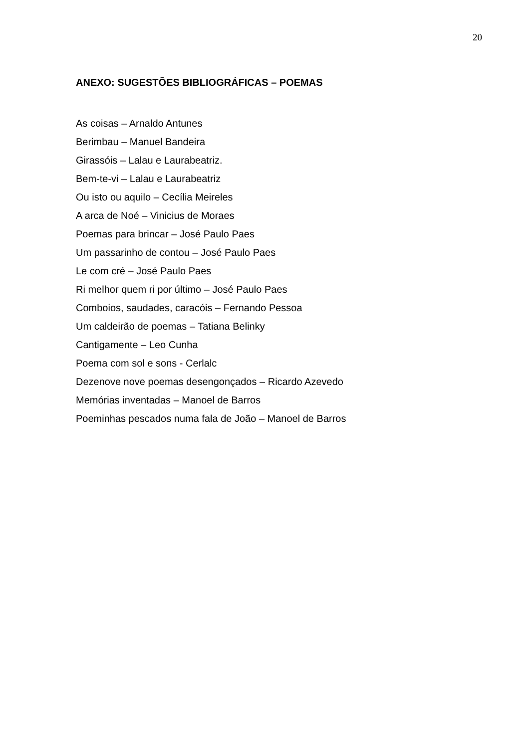20
ANEXO: SUGESTÕES BIBLIOGRÁFICAS – POEMAS
As coisas – Arnaldo Antunes
Berimbau – Manuel Bandeira
Girassóis – Lalau e Laurabeatriz.
Bem-te-vi – Lalau e Laurabeatriz
Ou isto ou aquilo – Cecília Meireles
A arca de Noé – Vinicius de Moraes
Poemas para brincar – José Paulo Paes
Um passarinho de contou – José Paulo Paes
Le com cré – José Paulo Paes
Ri melhor quem ri por último – José Paulo Paes
Comboios, saudades, caracóis – Fernando Pessoa
Um caldeirão de poemas – Tatiana Belinky
Cantigamente – Leo Cunha
Poema com sol e sons - Cerlalc
Dezenove nove poemas desengonçados – Ricardo Azevedo
Memórias inventadas – Manoel de Barros
Poeminhas pescados numa fala de João – Manoel de Barros